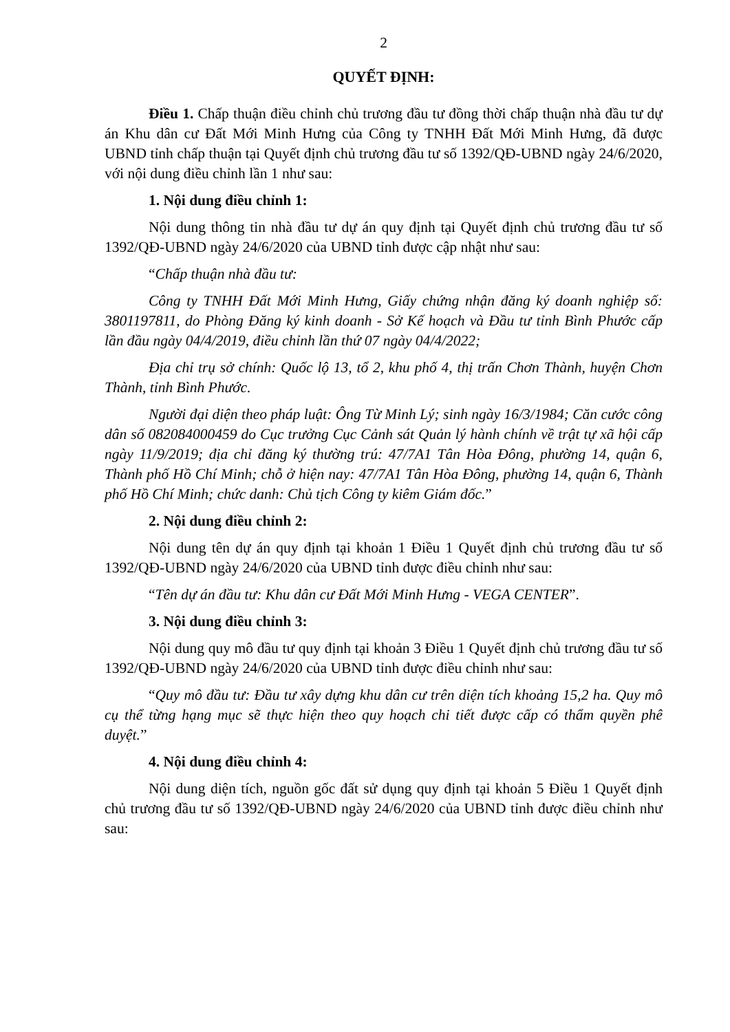2
QUYẾT ĐỊNH:
Điều 1. Chấp thuận điều chỉnh chủ trương đầu tư đồng thời chấp thuận nhà đầu tư dự án Khu dân cư Đất Mới Minh Hưng của Công ty TNHH Đất Mới Minh Hưng, đã được UBND tỉnh chấp thuận tại Quyết định chủ trương đầu tư số 1392/QĐ-UBND ngày 24/6/2020, với nội dung điều chỉnh lần 1 như sau:
1. Nội dung điều chỉnh 1:
Nội dung thông tin nhà đầu tư dự án quy định tại Quyết định chủ trương đầu tư số 1392/QĐ-UBND ngày 24/6/2020 của UBND tỉnh được cập nhật như sau:
“Chấp thuận nhà đầu tư:
Công ty TNHH Đất Mới Minh Hưng, Giấy chứng nhận đăng ký doanh nghiệp số: 3801197811, do Phòng Đăng ký kinh doanh - Sở Kế hoạch và Đầu tư tỉnh Bình Phước cấp lần đầu ngày 04/4/2019, điều chỉnh lần thứ 07 ngày 04/4/2022;
Địa chỉ trụ sở chính: Quốc lộ 13, tổ 2, khu phố 4, thị trấn Chơn Thành, huyện Chơn Thành, tỉnh Bình Phước.
Người đại diện theo pháp luật: Ông Từ Minh Lý; sinh ngày 16/3/1984; Căn cước công dân số 082084000459 do Cục trưởng Cục Cảnh sát Quản lý hành chính về trật tự xã hội cấp ngày 11/9/2019; địa chỉ đăng ký thường trú: 47/7A1 Tân Hòa Đông, phường 14, quận 6, Thành phố Hồ Chí Minh; chỗ ở hiện nay: 47/7A1 Tân Hòa Đông, phường 14, quận 6, Thành phố Hồ Chí Minh; chức danh: Chủ tịch Công ty kiêm Giám đốc.”
2. Nội dung điều chỉnh 2:
Nội dung tên dự án quy định tại khoản 1 Điều 1 Quyết định chủ trương đầu tư số 1392/QĐ-UBND ngày 24/6/2020 của UBND tỉnh được điều chỉnh như sau:
“Tên dự án đầu tư: Khu dân cư Đất Mới Minh Hưng - VEGA CENTER”.
3. Nội dung điều chỉnh 3:
Nội dung quy mô đầu tư quy định tại khoản 3 Điều 1 Quyết định chủ trương đầu tư số 1392/QĐ-UBND ngày 24/6/2020 của UBND tỉnh được điều chỉnh như sau:
“Quy mô đầu tư: Đầu tư xây dựng khu dân cư trên diện tích khoảng 15,2 ha. Quy mô cụ thể từng hạng mục sẽ thực hiện theo quy hoạch chi tiết được cấp có thẩm quyền phê duyệt.”
4. Nội dung điều chỉnh 4:
Nội dung diện tích, nguồn gốc đất sử dụng quy định tại khoản 5 Điều 1 Quyết định chủ trương đầu tư số 1392/QĐ-UBND ngày 24/6/2020 của UBND tỉnh được điều chỉnh như sau: